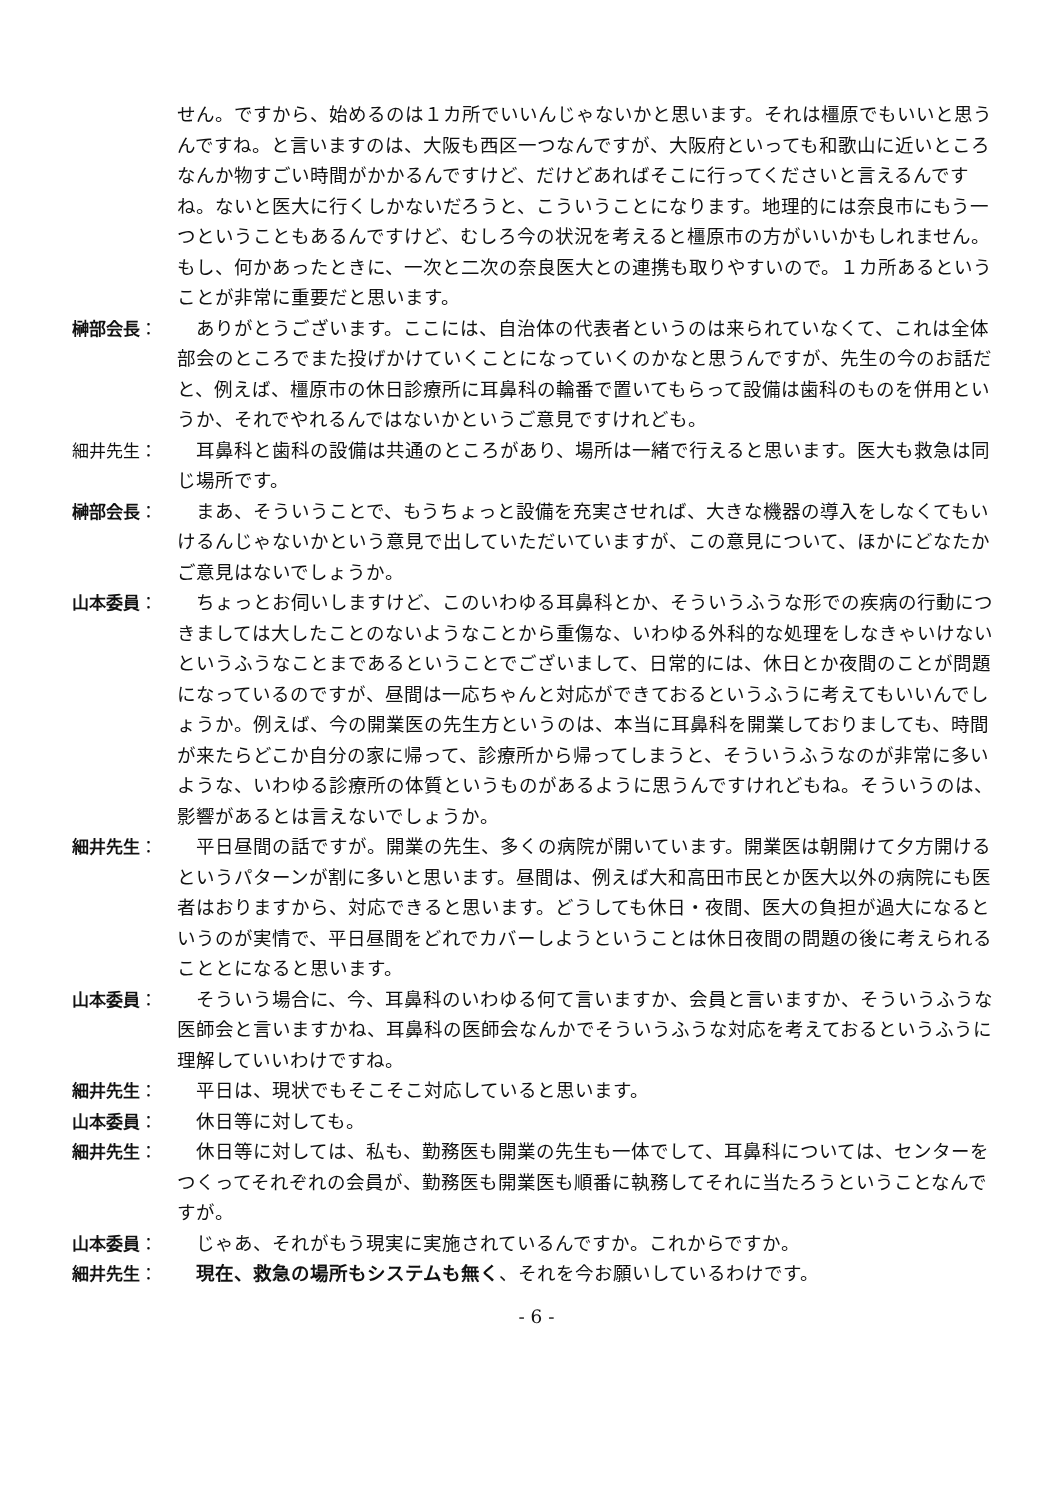せん。ですから、始めるのは１カ所でいいんじゃないかと思います。それは橿原でもいいと思うんですね。と言いますのは、大阪も西区一つなんですが、大阪府といっても和歌山に近いところなんか物すごい時間がかかるんですけど、だけどあればそこに行ってくださいと言えるんですね。ないと医大に行くしかないだろうと、こういうことになります。地理的には奈良市にもう一つということもあるんですけど、むしろ今の状況を考えると橿原市の方がいいかもしれません。もし、何かあったときに、一次と二次の奈良医大との連携も取りやすいので。１カ所あるということが非常に重要だと思います。
榊部会長： 　ありがとうございます。ここには、自治体の代表者というのは来られていなくて、これは全体部会のところでまた投げかけていくことになっていくのかなと思うんですが、先生の今のお話だと、例えば、橿原市の休日診療所に耳鼻科の輪番で置いてもらって設備は歯科のものを併用というか、それでやれるんではないかというご意見ですけれども。
細井先生： 　耳鼻科と歯科の設備は共通のところがあり、場所は一緒で行えると思います。医大も救急は同じ場所です。
榊部会長： 　まあ、そういうことで、もうちょっと設備を充実させれば、大きな機器の導入をしなくてもいけるんじゃないかという意見で出していただいていますが、この意見について、ほかにどなたかご意見はないでしょうか。
山本委員： 　ちょっとお伺いしますけど、このいわゆる耳鼻科とか、そういうふうな形での疾病の行動につきましては大したことのないようなことから重傷な、いわゆる外科的な処理をしなきゃいけないというふうなことまであるということでございまして、日常的には、休日とか夜間のことが問題になっているのですが、昼間は一応ちゃんと対応ができておるというふうに考えてもいいんでしょうか。例えば、今の開業医の先生方というのは、本当に耳鼻科を開業しておりましても、時間が来たらどこか自分の家に帰って、診療所から帰ってしまうと、そういうふうなのが非常に多いような、いわゆる診療所の体質というものがあるように思うんですけれどもね。そういうのは、影響があるとは言えないでしょうか。
細井先生： 　平日昼間の話ですが。開業の先生、多くの病院が開いています。開業医は朝開けて夕方開けるというパターンが割に多いと思います。昼間は、例えば大和高田市民とか医大以外の病院にも医者はおりますから、対応できると思います。どうしても休日・夜間、医大の負担が過大になるというのが実情で、平日昼間をどれでカバーしようということは休日夜間の問題の後に考えられることとになると思います。
山本委員： 　そういう場合に、今、耳鼻科のいわゆる何て言いますか、会員と言いますか、そういうふうな医師会と言いますかね、耳鼻科の医師会なんかでそういうふうな対応を考えておるというふうに理解していいわけですね。
細井先生： 　平日は、現状でもそこそこ対応していると思います。
山本委員： 　休日等に対しても。
細井先生： 　休日等に対しては、私も、勤務医も開業の先生も一体でして、耳鼻科については、センターをつくってそれぞれの会員が、勤務医も開業医も順番に執務してそれに当たろうということなんですが。
山本委員： 　じゃあ、それがもう現実に実施されているんですか。これからですか。
細井先生： 現在、救急の場所もシステムも無く、それを今お願いしているわけです。
- 6 -